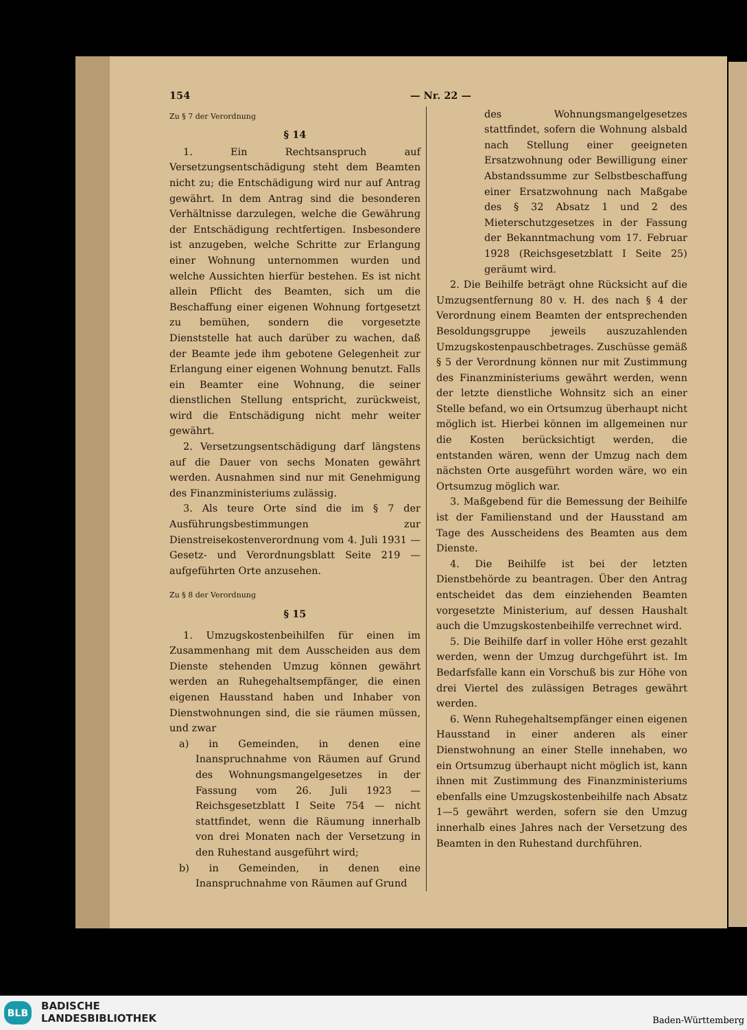154 — Nr. 22 —
Zu § 7 der Verordnung
§ 14
1. Ein Rechtsanspruch auf Versetzungsentschädigung steht dem Beamten nicht zu; die Entschädigung wird nur auf Antrag gewährt. In dem Antrag sind die besonderen Verhältnisse darzulegen, welche die Gewährung der Entschädigung rechtfertigen. Insbesondere ist anzugeben, welche Schritte zur Erlangung einer Wohnung unternommen wurden und welche Aussichten hierfür bestehen. Es ist nicht allein Pflicht des Beamten, sich um die Beschaffung einer eigenen Wohnung fortgesetzt zu bemühen, sondern die vorgesetzte Dienststelle hat auch darüber zu wachen, daß der Beamte jede ihm gebotene Gelegenheit zur Erlangung einer eigenen Wohnung benutzt. Falls ein Beamter eine Wohnung, die seiner dienstlichen Stellung entspricht, zurückweist, wird die Entschädigung nicht mehr weiter gewährt.
2. Versetzungsentschädigung darf längstens auf die Dauer von sechs Monaten gewährt werden. Ausnahmen sind nur mit Genehmigung des Finanzministeriums zulässig.
3. Als teure Orte sind die im § 7 der Ausführungsbestimmungen zur Dienstreisekostenverordnung vom 4. Juli 1931 — Gesetz- und Verordnungsblatt Seite 219 — aufgeführten Orte anzusehen.
Zu § 8 der Verordnung
§ 15
1. Umzugskostenbeihilfen für einen im Zusammenhang mit dem Ausscheiden aus dem Dienste stehenden Umzug können gewährt werden an Ruhegehaltsempfänger, die einen eigenen Hausstand haben und Inhaber von Dienstwohnungen sind, die sie räumen müssen, und zwar
a) in Gemeinden, in denen eine Inanspruchnahme von Räumen auf Grund des Wohnungsmangelgesetzes in der Fassung vom 26. Juli 1923 — Reichsgesetzblatt I Seite 754 — nicht stattfindet, wenn die Räumung innerhalb von drei Monaten nach der Versetzung in den Ruhestand ausgeführt wird;
b) in Gemeinden, in denen eine Inanspruchnahme von Räumen auf Grund
des Wohnungsmangelgesetzes stattfindet, sofern die Wohnung alsbald nach Stellung einer geeigneten Ersatzwohnung oder Bewilligung einer Abstandssumme zur Selbstbeschaffung einer Ersatzwohnung nach Maßgabe des § 32 Absatz 1 und 2 des Mieterschutzgesetzes in der Fassung der Bekanntmachung vom 17. Februar 1928 (Reichsgesetzblatt I Seite 25) geräumt wird.
2. Die Beihilfe beträgt ohne Rücksicht auf die Umzugsentfernung 80 v. H. des nach § 4 der Verordnung einem Beamten der entsprechenden Besoldungsgruppe jeweils auszuzahlenden Umzugskostenpauschbetrages. Zuschüsse gemäß § 5 der Verordnung können nur mit Zustimmung des Finanzministeriums gewährt werden, wenn der letzte dienstliche Wohnsitz sich an einer Stelle befand, wo ein Ortsumzug überhaupt nicht möglich ist. Hierbei können im allgemeinen nur die Kosten berücksichtigt werden, die entstanden wären, wenn der Umzug nach dem nächsten Orte ausgeführt worden wäre, wo ein Ortsumzug möglich war.
3. Maßgebend für die Bemessung der Beihilfe ist der Familienstand und der Hausstand am Tage des Ausscheidens des Beamten aus dem Dienste.
4. Die Beihilfe ist bei der letzten Dienstbehörde zu beantragen. Über den Antrag entscheidet das dem einziehenden Beamten vorgesetzte Ministerium, auf dessen Haushalt auch die Umzugskostenbeihilfe verrechnet wird.
5. Die Beihilfe darf in voller Höhe erst gezahlt werden, wenn der Umzug durchgeführt ist. Im Bedarfsfalle kann ein Vorschuß bis zur Höhe von drei Viertel des zulässigen Betrages gewährt werden.
6. Wenn Ruhegehaltsempfänger einen eigenen Hausstand in einer anderen als einer Dienstwohnung an einer Stelle innehaben, wo ein Ortsumzug überhaupt nicht möglich ist, kann ihnen mit Zustimmung des Finanzministeriums ebenfalls eine Umzugskostenbeihilfe nach Absatz 1—5 gewährt werden, sofern sie den Umzug innerhalb eines Jahres nach der Versetzung des Beamten in den Ruhestand durchführen.
BLB
BADISCHE
LANDESBIBLIOTHEK
Baden-Württemberg